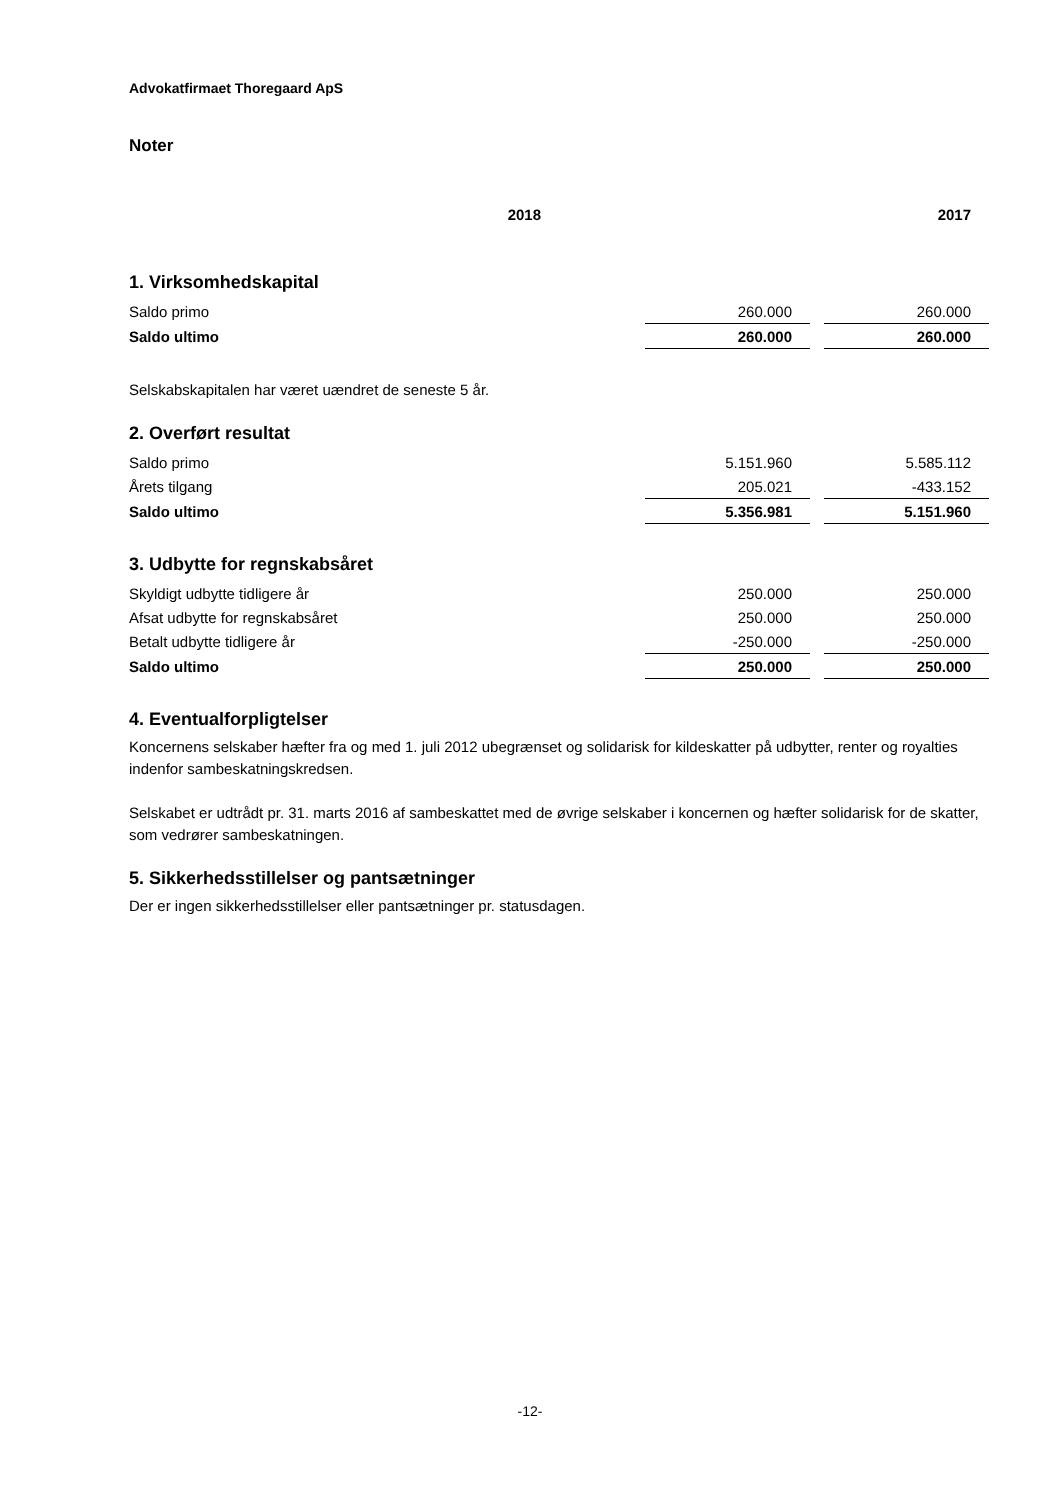Advokatfirmaet Thoregaard ApS
Noter
| | 2018 | | 2017 |
| --- | --- | --- | --- |
1. Virksomhedskapital
| Saldo primo | 260.000 | | 260.000 |
| Saldo ultimo | 260.000 | | 260.000 |
Selskabskapitalen har været uændret de seneste 5 år.
2. Overført resultat
| Saldo primo | 5.151.960 | | 5.585.112 |
| Årets tilgang | 205.021 | | -433.152 |
| Saldo ultimo | 5.356.981 | | 5.151.960 |
3. Udbytte for regnskabsåret
| Skyldigt udbytte tidligere år | 250.000 | | 250.000 |
| Afsat udbytte for regnskabsåret | 250.000 | | 250.000 |
| Betalt udbytte tidligere år | -250.000 | | -250.000 |
| Saldo ultimo | 250.000 | | 250.000 |
4. Eventualforpligtelser
Koncernens selskaber hæfter fra og med 1. juli 2012 ubegrænset og solidarisk for kildeskatter på udbytter, renter og royalties indenfor sambeskatningskredsen.
Selskabet er udtrådt pr. 31. marts 2016 af sambeskattet med de øvrige selskaber i koncernen og hæfter solidarisk for de skatter, som vedrører sambeskatningen.
5. Sikkerhedsstillelser og pantsætninger
Der er ingen sikkerhedsstillelser eller pantsætninger pr. statusdagen.
-12-